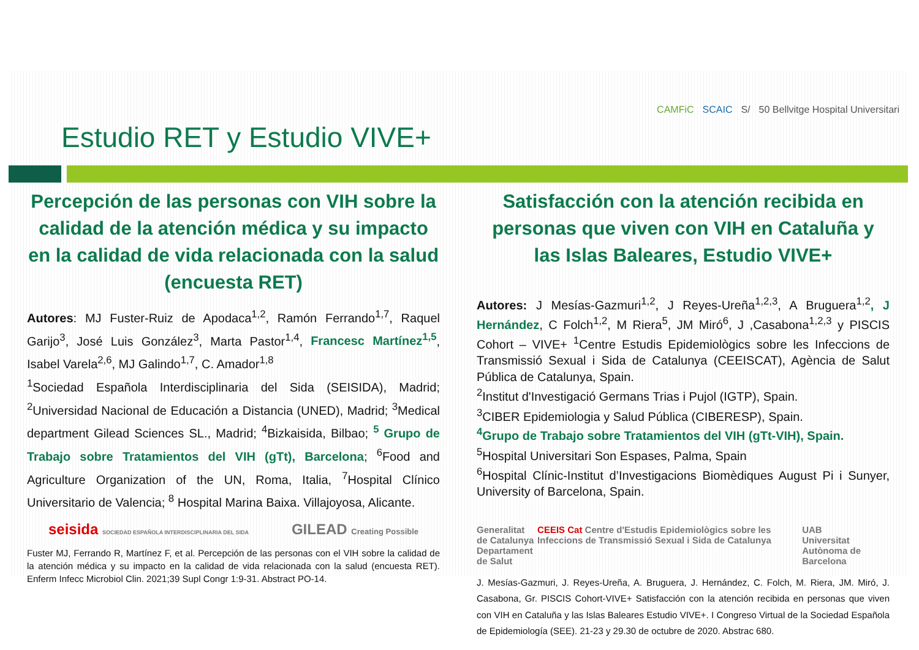Estudio RET y Estudio VIVE+
CAMFiC SCAIC S/ 50 Bellvitge Hospital Universitari
Percepción de las personas con VIH sobre la calidad de la atención médica y su impacto en la calidad de vida relacionada con la salud (encuesta RET)
Autores: MJ Fuster-Ruiz de Apodaca<sup>1,2</sup>, Ramón Ferrando<sup>1,7</sup>, Raquel Garijo<sup>3</sup>, José Luis González<sup>3</sup>, Marta Pastor<sup>1,4</sup>, Francesc Martínez<sup>1,5</sup>, Isabel Varela<sup>2,6</sup>, MJ Galindo<sup>1,7</sup>, C. Amador<sup>1,8</sup>
<sup>1</sup> Sociedad Española Interdisciplinaria del Sida (SEISIDA), Madrid; <sup>2</sup>Universidad Nacional de Educación a Distancia (UNED), Madrid; <sup>3</sup>Medical department Gilead Sciences SL., Madrid; <sup>4</sup>Bizkaisida, Bilbao; <sup>5</sup> Grupo de Trabajo sobre Tratamientos del VIH (gTt), Barcelona; <sup>6</sup>Food and Agriculture Organization of the UN, Roma, Italia, <sup>7</sup>Hospital Clínico Universitario de Valencia; <sup>8</sup> Hospital Marina Baixa. Villajoyosa, Alicante.
seisida SOCIEDAD ESPAÑOLA INTERDISCIPLINARIA DEL SIDA GILEAD Creating Possible
Fuster MJ, Ferrando R, Martínez F, et al. Percepción de las personas con el VIH sobre la calidad de la atención médica y su impacto en la calidad de vida relacionada con la salud (encuesta RET). Enferm Infecc Microbiol Clin. 2021;39 Supl Congr 1:9-31. Abstract PO-14.
Satisfacción con la atención recibida en personas que viven con VIH en Cataluña y las Islas Baleares, Estudio VIVE+
Autores: J Mesías-Gazmuri<sup>1,2</sup>, J Reyes-Ureña<sup>1,2,3</sup>, A Bruguera<sup>1,2</sup>, J Hernández, C Folch<sup>1,2</sup>, M Riera<sup>5</sup>, JM Miró<sup>6</sup>, J ,Casabona<sup>1,2,3</sup> y PISCIS Cohort – VIVE+ <sup>1</sup>Centre Estudis Epidemiològics sobre les Infeccions de Transmissió Sexual i Sida de Catalunya (CEEISCAT), Agència de Salut Pública de Catalunya, Spain.
<sup>2</sup> Institut d'Investigació Germans Trias i Pujol (IGTP), Spain.
<sup>3</sup> CIBER Epidemiologia y Salud Pública (CIBERESP), Spain.
<sup>4</sup> Grupo de Trabajo sobre Tratamientos del VIH (gTt-VIH), Spain.
<sup>5</sup> Hospital Universitari Son Espases, Palma, Spain
<sup>6</sup> Hospital Clínic-Institut d’Investigacions Biomèdiques August Pi i Sunyer, University of Barcelona, Spain.
Generalitat de Catalunya
Departament de Salut CEEIS Cat Centre d'Estudis Epidemiològics sobre les Infeccions de Transmissió Sexual i Sida de Catalunya UAB
Universitat Autònoma de Barcelona
J. Mesías-Gazmuri, J. Reyes-Ureña, A. Bruguera, J. Hernández, C. Folch, M. Riera, JM. Miró, J. Casabona, Gr. PISCIS Cohort-VIVE+ Satisfacción con la atención recibida en personas que viven con VIH en Cataluña y las Islas Baleares Estudio VIVE+. I Congreso Virtual de la Sociedad Española de Epidemiología (SEE). 21-23 y 29.30 de octubre de 2020. Abstrac 680.